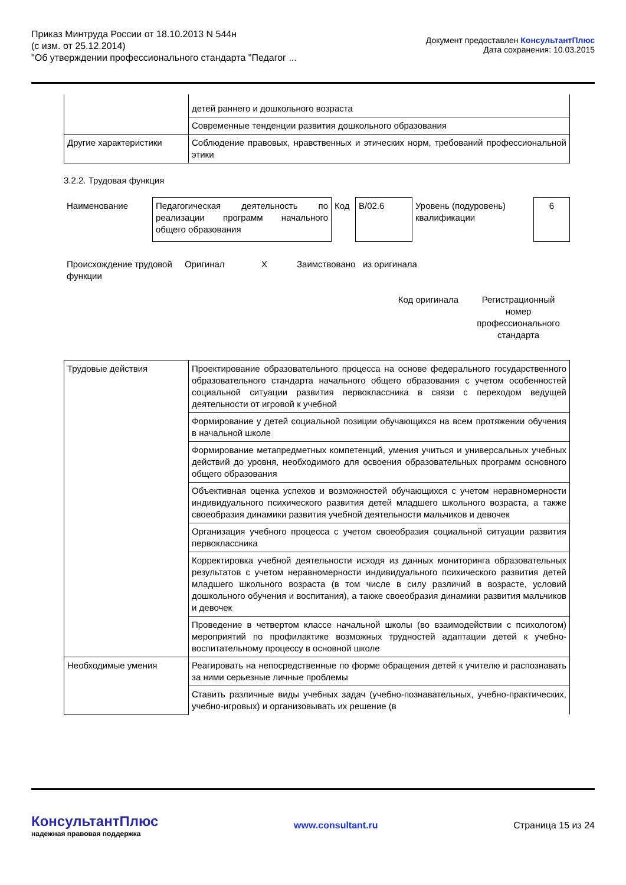Приказ Минтруда России от 18.10.2013 N 544н
(с изм. от 25.12.2014)
"Об утверждении профессионального стандарта "Педагог ...
Документ предоставлен КонсультантПлюс
Дата сохранения: 10.03.2015
| | детей раннего и дошкольного возраста |
| | Современные тенденции развития дошкольного образования |
| Другие характеристики | Соблюдение правовых, нравственных и этических норм, требований профессиональной этики |
3.2.2. Трудовая функция
| Наименование | Педагогическая деятельность по реализации программ начального общего образования | Код | B/02.6 | Уровень (подуровень) квалификации | 6 |
| Происхождение трудовой функции | Оригинал | X | Заимствовано из оригинала |
| | | | Код оригинала Регистрационный номер профессионального стандарта |
| Трудовые действия | Проектирование образовательного процесса на основе федерального государственного образовательного стандарта начального общего образования с учетом особенностей социальной ситуации развития первоклассника в связи с переходом ведущей деятельности от игровой к учебной |
| | Формирование у детей социальной позиции обучающихся на всем протяжении обучения в начальной школе |
| | Формирование метапредметных компетенций, умения учиться и универсальных учебных действий до уровня, необходимого для освоения образовательных программ основного общего образования |
| | Объективная оценка успехов и возможностей обучающихся с учетом неравномерности индивидуального психического развития детей младшего школьного возраста, а также своеобразия динамики развития учебной деятельности мальчиков и девочек |
| | Организация учебного процесса с учетом своеобразия социальной ситуации развития первоклассника |
| | Корректировка учебной деятельности исходя из данных мониторинга образовательных результатов с учетом неравномерности индивидуального психического развития детей младшего школьного возраста (в том числе в силу различий в возрасте, условий дошкольного обучения и воспитания), а также своеобразия динамики развития мальчиков и девочек |
| | Проведение в четвертом классе начальной школы (во взаимодействии с психологом) мероприятий по профилактике возможных трудностей адаптации детей к учебно-воспитательному процессу в основной школе |
| Необходимые умения | Реагировать на непосредственные по форме обращения детей к учителю и распознавать за ними серьезные личные проблемы |
| | Ставить различные виды учебных задач (учебно-познавательных, учебно-практических, учебно-игровых) и организовывать их решение (в |
КонсультантПлюс
надежная правовая поддержка
www.consultant.ru Страница 15 из 24